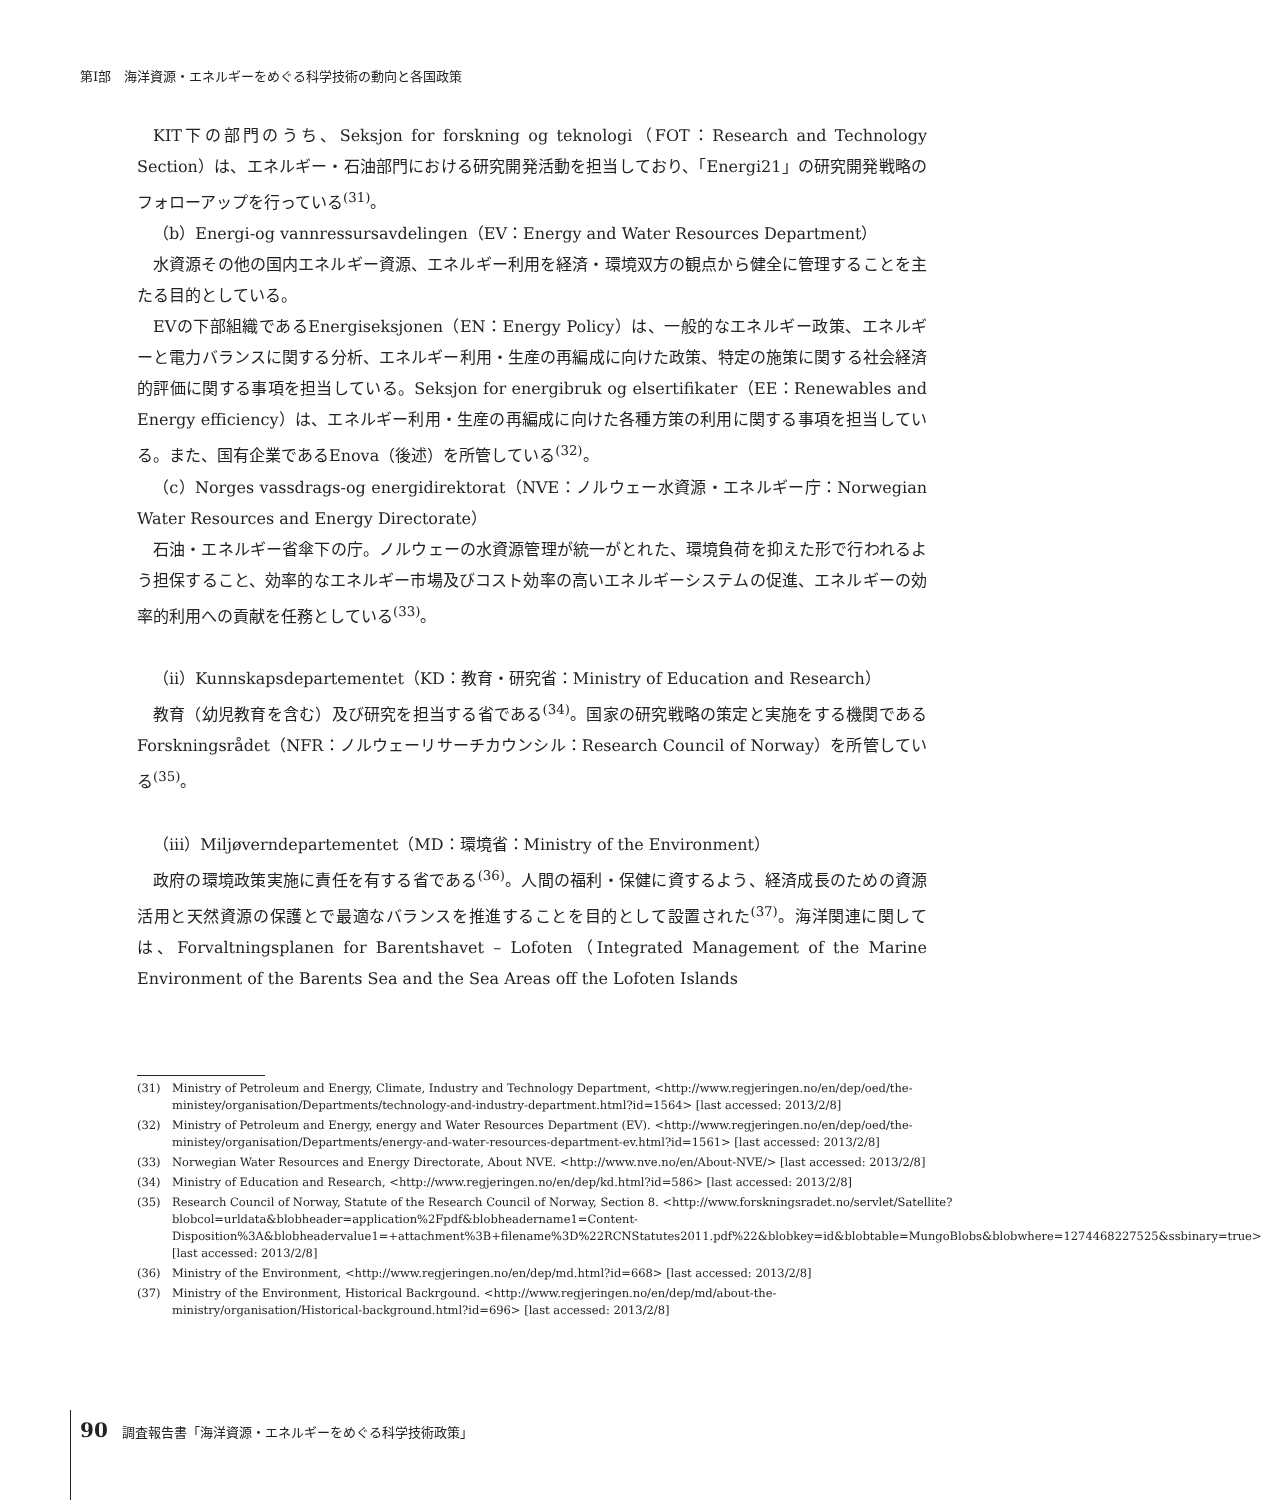第Ⅰ部　海洋資源・エネルギーをめぐる科学技術の動向と各国政策
KIT下の部門のうち、Seksjon for forskning og teknologi（FOT：Research and Technology Section）は、エネルギー・石油部門における研究開発活動を担当しており、「Energi21」の研究開発戦略のフォローアップを行っている<sup>(31)</sup>。
（b）Energi-og vannressursavdelingen（EV：Energy and Water Resources Department）
水資源その他の国内エネルギー資源、エネルギー利用を経済・環境双方の観点から健全に管理することを主たる目的としている。
EVの下部組織であるEnergiseksjonen（EN：Energy Policy）は、一般的なエネルギー政策、エネルギーと電力バランスに関する分析、エネルギー利用・生産の再編成に向けた政策、特定の施策に関する社会経済的評価に関する事項を担当している。Seksjon for energibruk og elsertifikater（EE：Renewables and Energy efficiency）は、エネルギー利用・生産の再編成に向けた各種方策の利用に関する事項を担当している。また、国有企業であるEnova（後述）を所管している<sup>(32)</sup>。
（c）Norges vassdrags-og energidirektorat（NVE：ノルウェー水資源・エネルギー庁：Norwegian Water Resources and Energy Directorate）
石油・エネルギー省傘下の庁。ノルウェーの水資源管理が統一がとれた、環境負荷を抑えた形で行われるよう担保すること、効率的なエネルギー市場及びコスト効率の高いエネルギーシステムの促進、エネルギーの効率的利用への貢献を任務としている<sup>(33)</sup>。
（ii）Kunnskapsdepartementet（KD：教育・研究省：Ministry of Education and Research）
教育（幼児教育を含む）及び研究を担当する省である<sup>(34)</sup>。国家の研究戦略の策定と実施をする機関であるForskningsrådet（NFR：ノルウェーリサーチカウンシル：Research Council of Norway）を所管している<sup>(35)</sup>。
（iii）Miljøverndepartementet（MD：環境省：Ministry of the Environment）
政府の環境政策実施に責任を有する省である<sup>(36)</sup>。人間の福利・保健に資するよう、経済成長のための資源活用と天然資源の保護とで最適なバランスを推進することを目的として設置された<sup>(37)</sup>。海洋関連に関しては、Forvaltningsplanen for Barentshavet – Lofoten（Integrated Management of the Marine Environment of the Barents Sea and the Sea Areas off the Lofoten Islands
(31) Ministry of Petroleum and Energy, Climate, Industry and Technology Department, <http://www.regjeringen.no/en/dep/oed/the-ministey/organisation/Departments/technology-and-industry-department.html?id=1564> [last accessed: 2013/2/8]
(32) Ministry of Petroleum and Energy, energy and Water Resources Department (EV). <http://www.regjeringen.no/en/dep/oed/the-ministey/organisation/Departments/energy-and-water-resources-department-ev.html?id=1561> [last accessed: 2013/2/8]
(33) Norwegian Water Resources and Energy Directorate, About NVE. <http://www.nve.no/en/About-NVE/> [last accessed: 2013/2/8]
(34) Ministry of Education and Research, <http://www.regjeringen.no/en/dep/kd.html?id=586> [last accessed: 2013/2/8]
(35) Research Council of Norway, Statute of the Research Council of Norway, Section 8. <http://www.forskningsradet.no/servlet/Satellite?blobcol=urldata&blobheader=application%2Fpdf&blobheadername1=Content-Disposition%3A&blobheadervalue1=+attachment%3B+filename%3D%22RCNStatutes2011.pdf%22&blobkey=id&blobtable=MungoBlobs&blobwhere=1274468227525&ssbinary=true> [last accessed: 2013/2/8]
(36) Ministry of the Environment, <http://www.regjeringen.no/en/dep/md.html?id=668> [last accessed: 2013/2/8]
(37) Ministry of the Environment, Historical Backrgound. <http://www.regjeringen.no/en/dep/md/about-the-ministry/organisation/Historical-background.html?id=696> [last accessed: 2013/2/8]
90 調査報告書「海洋資源・エネルギーをめぐる科学技術政策」